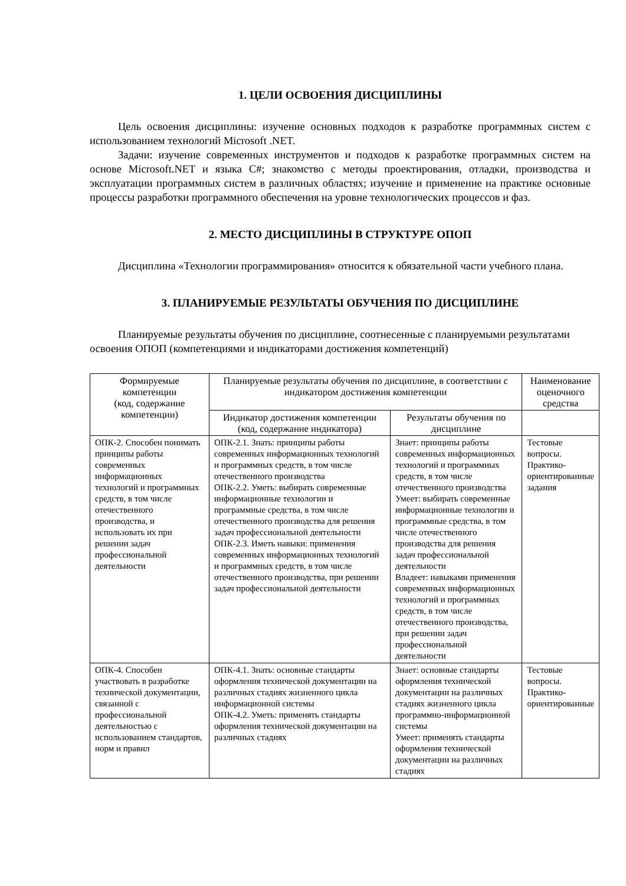1. ЦЕЛИ ОСВОЕНИЯ ДИСЦИПЛИНЫ
Цель освоения дисциплины: изучение основных подходов к разработке программных систем с использованием технологий Microsoft .NET.
Задачи: изучение современных инструментов и подходов к разработке программных систем на основе Microsoft.NET и языка C#; знакомство с методы проектирования, отладки, производства и эксплуатации программных систем в различных областях; изучение и применение на практике основные процессы разработки программного обеспечения на уровне технологических процессов и фаз.
2. МЕСТО ДИСЦИПЛИНЫ В СТРУКТУРЕ ОПОП
Дисциплина «Технологии программирования» относится к обязательной части учебного плана.
3. ПЛАНИРУЕМЫЕ РЕЗУЛЬТАТЫ ОБУЧЕНИЯ ПО ДИСЦИПЛИНЕ
Планируемые результаты обучения по дисциплине, соотнесенные с планируемыми результатами освоения ОПОП (компетенциями и индикаторами достижения компетенций)
| Формируемые компетенции (код, содержание компетенции) | Планируемые результаты обучения по дисциплине, в соответствии с индикатором достижения компетенции | | Наименование оценочного средства |
| --- | --- | --- | --- |
| | Индикатор достижения компетенции (код, содержание индикатора) | Результаты обучения по дисциплине | |
| ОПК-2. Способен понимать принципы работы современных информационных технологий и программных средств, в том числе отечественного производства, и использовать их при решении задач профессиональной деятельности | ОПК-2.1. Знать: принципы работы современных информационных технологий и программных средств, в том числе отечественного производства ОПК-2.2. Уметь: выбирать современные информационные технологии и программные средства, в том числе отечественного производства для решения задач профессиональной деятельности ОПК-2.3. Иметь навыки: применения современных информационных технологий и программных средств, в том числе отечественного производства, при решении задач профессиональной деятельности | Знает: принципы работы современных информационных технологий и программных средств, в том числе отечественного производства Умеет: выбирать современные информационные технологии и программные средства, в том числе отечественного производства для решения задач профессиональной деятельности Владеет: навыками применения современных информационных технологий и программных средств, в том числе отечественного производства, при решении задач профессиональной деятельности | Тестовые вопросы. Практико-ориентированные задания |
| ОПК-4. Способен участвовать в разработке технической документации, связанной с профессиональной деятельностью с использованием стандартов, норм и правил | ОПК-4.1. Знать: основные стандарты оформления технической документации на различных стадиях жизненного цикла информационной системы ОПК-4.2. Уметь: применять стандарты оформления технической документации на различных стадиях | Знает: основные стандарты оформления технической документации на различных стадиях жизненного цикла программно-информационной системы Умеет: применять стандарты оформления технической документации на различных стадиях | Тестовые вопросы. Практико-ориентированные |